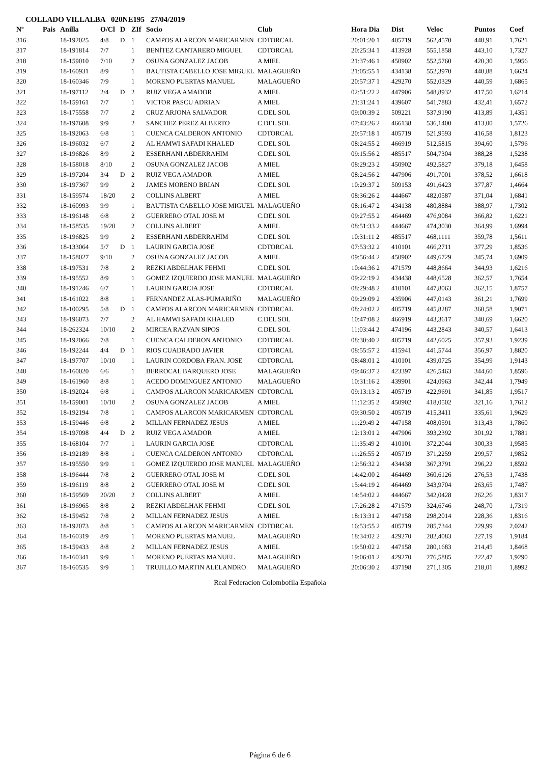COLLADO VILLALBA 020NE195 27/04/2019
| Nº | Pais | Anilla | O/Cl | D | ZIf | Socio | Club | Hora Dia | Dist | Veloc | Puntos | Coef |
| --- | --- | --- | --- | --- | --- | --- | --- | --- | --- | --- | --- | --- |
| 316 | | 18-192025 | 4/8 | D | 1 | CAMPOS ALARCON MARICARMEN | CDTORCAL | 20:01:20 1 | 405719 | 562,4570 | 448,91 | 1,7621 |
| 317 | | 18-191814 | 7/7 | | 1 | BENÍTEZ CANTARERO MIGUEL | CDTORCAL | 20:25:34 1 | 413928 | 555,1858 | 443,10 | 1,7327 |
| 318 | | 18-159010 | 7/10 | | 2 | OSUNA GONZALEZ JACOB | A MIEL | 21:37:46 1 | 450902 | 552,5760 | 420,30 | 1,5956 |
| 319 | | 18-160931 | 8/9 | | 1 | BAUTISTA CABELLO JOSE MIGUEL | MALAGUEÑO | 21:05:55 1 | 434138 | 552,3970 | 440,88 | 1,6624 |
| 320 | | 18-160346 | 7/9 | | 1 | MORENO PUERTAS MANUEL | MALAGUEÑO | 20:57:37 1 | 429270 | 552,0329 | 440,59 | 1,6865 |
| 321 | | 18-197112 | 2/4 | D | 2 | RUIZ VEGA AMADOR | A MIEL | 02:51:22 2 | 447906 | 548,8932 | 417,50 | 1,6214 |
| 322 | | 18-159161 | 7/7 | | 1 | VICTOR PASCU ADRIAN | A MIEL | 21:31:24 1 | 439607 | 541,7883 | 432,41 | 1,6572 |
| 323 | | 18-175558 | 7/7 | | 2 | CRUZ ARJONA SALVADOR | C.DEL SOL | 09:00:39 2 | 509221 | 537,9190 | 413,89 | 1,4351 |
| 324 | | 18-197608 | 9/9 | | 2 | SANCHEZ PEREZ ALBERTO | C.DEL SOL | 07:43:26 2 | 466138 | 536,1400 | 413,00 | 1,5726 |
| 325 | | 18-192063 | 6/8 | | 1 | CUENCA CALDERON ANTONIO | CDTORCAL | 20:57:18 1 | 405719 | 521,9593 | 416,58 | 1,8123 |
| 326 | | 18-196032 | 6/7 | | 2 | AL HAMWI SAFADI KHALED | C.DEL SOL | 08:24:55 2 | 466919 | 512,5815 | 394,60 | 1,5796 |
| 327 | | 18-196826 | 8/9 | | 2 | ESSERHANI ABDERRAHIM | C.DEL SOL | 09:15:56 2 | 485517 | 504,7304 | 388,28 | 1,5238 |
| 328 | | 18-158018 | 8/10 | | 2 | OSUNA GONZALEZ JACOB | A MIEL | 08:29:23 2 | 450902 | 492,5827 | 379,18 | 1,6458 |
| 329 | | 18-197204 | 3/4 | D | 2 | RUIZ VEGA AMADOR | A MIEL | 08:24:56 2 | 447906 | 491,7001 | 378,52 | 1,6618 |
| 330 | | 18-197367 | 9/9 | | 2 | JAMES MORENO BRIAN | C.DEL SOL | 10:29:37 2 | 509153 | 491,6423 | 377,87 | 1,4664 |
| 331 | | 18-159574 | 18/20 | | 2 | COLLINS ALBERT | A MIEL | 08:36:26 2 | 444667 | 482,0587 | 371,04 | 1,6841 |
| 332 | | 18-160993 | 9/9 | | 1 | BAUTISTA CABELLO JOSE MIGUEL | MALAGUEÑO | 08:16:47 2 | 434138 | 480,8884 | 388,97 | 1,7302 |
| 333 | | 18-196148 | 6/8 | | 2 | GUERRERO OTAL JOSE M | C.DEL SOL | 09:27:55 2 | 464469 | 476,9084 | 366,82 | 1,6221 |
| 334 | | 18-158535 | 19/20 | | 2 | COLLINS ALBERT | A MIEL | 08:51:33 2 | 444667 | 474,3030 | 364,99 | 1,6994 |
| 335 | | 18-196825 | 9/9 | | 2 | ESSERHANI ABDERRAHIM | C.DEL SOL | 10:31:11 2 | 485517 | 468,1111 | 359,78 | 1,5611 |
| 336 | | 18-133064 | 5/7 | D | 1 | LAURIN GARCIA JOSE | CDTORCAL | 07:53:32 2 | 410101 | 466,2711 | 377,29 | 1,8536 |
| 337 | | 18-158027 | 9/10 | | 2 | OSUNA GONZALEZ JACOB | A MIEL | 09:56:44 2 | 450902 | 449,6729 | 345,74 | 1,6909 |
| 338 | | 18-197531 | 7/8 | | 2 | REZKI ABDELHAK FEHMI | C.DEL SOL | 10:44:36 2 | 471579 | 448,8664 | 344,93 | 1,6216 |
| 339 | | 18-195552 | 8/9 | | 1 | GOMEZ IZQUIERDO JOSE MANUEL | MALAGUEÑO | 09:22:19 2 | 434438 | 448,6528 | 362,57 | 1,7654 |
| 340 | | 18-191246 | 6/7 | | 1 | LAURIN GARCIA JOSE | CDTORCAL | 08:29:48 2 | 410101 | 447,8063 | 362,15 | 1,8757 |
| 341 | | 18-161022 | 8/8 | | 1 | FERNANDEZ ALAS-PUMARIÑO | MALAGUEÑO | 09:29:09 2 | 435906 | 447,0143 | 361,21 | 1,7699 |
| 342 | | 18-100295 | 5/8 | D | 1 | CAMPOS ALARCON MARICARMEN | CDTORCAL | 08:24:02 2 | 405719 | 445,8287 | 360,58 | 1,9071 |
| 343 | | 18-196073 | 7/7 | | 2 | AL HAMWI SAFADI KHALED | C.DEL SOL | 10:47:08 2 | 466919 | 443,3617 | 340,69 | 1,6620 |
| 344 | | 18-262324 | 10/10 | | 2 | MIRCEA RAZVAN SIPOS | C.DEL SOL | 11:03:44 2 | 474196 | 443,2843 | 340,57 | 1,6413 |
| 345 | | 18-192066 | 7/8 | | 1 | CUENCA CALDERON ANTONIO | CDTORCAL | 08:30:40 2 | 405719 | 442,6025 | 357,93 | 1,9239 |
| 346 | | 18-192244 | 4/4 | D | 1 | RIOS CUADRADO JAVIER | CDTORCAL | 08:55:57 2 | 415941 | 441,5744 | 356,97 | 1,8820 |
| 347 | | 18-197707 | 10/10 | | 1 | LAURIN CORDOBA FRAN. JOSE | CDTORCAL | 08:48:01 2 | 410101 | 439,0725 | 354,99 | 1,9143 |
| 348 | | 18-160020 | 6/6 | | 1 | BERROCAL BARQUERO JOSE | MALAGUEÑO | 09:46:37 2 | 423397 | 426,5463 | 344,60 | 1,8596 |
| 349 | | 18-161960 | 8/8 | | 1 | ACEDO DOMINGUEZ ANTONIO | MALAGUEÑO | 10:31:16 2 | 439901 | 424,0963 | 342,44 | 1,7949 |
| 350 | | 18-192024 | 6/8 | | 1 | CAMPOS ALARCON MARICARMEN | CDTORCAL | 09:13:13 2 | 405719 | 422,9691 | 341,85 | 1,9517 |
| 351 | | 18-159001 | 10/10 | | 2 | OSUNA GONZALEZ JACOB | A MIEL | 11:12:35 2 | 450902 | 418,0502 | 321,16 | 1,7612 |
| 352 | | 18-192194 | 7/8 | | 1 | CAMPOS ALARCON MARICARMEN | CDTORCAL | 09:30:50 2 | 405719 | 415,3411 | 335,61 | 1,9629 |
| 353 | | 18-159446 | 6/8 | | 2 | MILLAN FERNADEZ JESUS | A MIEL | 11:29:49 2 | 447158 | 408,0591 | 313,43 | 1,7860 |
| 354 | | 18-197098 | 4/4 | D | 2 | RUIZ VEGA AMADOR | A MIEL | 12:13:01 2 | 447906 | 393,2392 | 301,92 | 1,7881 |
| 355 | | 18-168104 | 7/7 | | 1 | LAURIN GARCIA JOSE | CDTORCAL | 11:35:49 2 | 410101 | 372,2044 | 300,33 | 1,9585 |
| 356 | | 18-192189 | 8/8 | | 1 | CUENCA CALDERON ANTONIO | CDTORCAL | 11:26:55 2 | 405719 | 371,2259 | 299,57 | 1,9852 |
| 357 | | 18-195550 | 9/9 | | 1 | GOMEZ IZQUIERDO JOSE MANUEL | MALAGUEÑO | 12:56:32 2 | 434438 | 367,3791 | 296,22 | 1,8592 |
| 358 | | 18-196444 | 7/8 | | 2 | GUERRERO OTAL JOSE M | C.DEL SOL | 14:42:00 2 | 464469 | 360,6126 | 276,53 | 1,7438 |
| 359 | | 18-196119 | 8/8 | | 2 | GUERRERO OTAL JOSE M | C.DEL SOL | 15:44:19 2 | 464469 | 343,9704 | 263,65 | 1,7487 |
| 360 | | 18-159569 | 20/20 | | 2 | COLLINS ALBERT | A MIEL | 14:54:02 2 | 444667 | 342,0428 | 262,26 | 1,8317 |
| 361 | | 18-196965 | 8/8 | | 2 | REZKI ABDELHAK FEHMI | C.DEL SOL | 17:26:28 2 | 471579 | 324,6746 | 248,70 | 1,7319 |
| 362 | | 18-159452 | 7/8 | | 2 | MILLAN FERNADEZ JESUS | A MIEL | 18:13:31 2 | 447158 | 298,2014 | 228,36 | 1,8316 |
| 363 | | 18-192073 | 8/8 | | 1 | CAMPOS ALARCON MARICARMEN | CDTORCAL | 16:53:55 2 | 405719 | 285,7344 | 229,99 | 2,0242 |
| 364 | | 18-160319 | 8/9 | | 1 | MORENO PUERTAS MANUEL | MALAGUEÑO | 18:34:02 2 | 429270 | 282,4083 | 227,19 | 1,9184 |
| 365 | | 18-159433 | 8/8 | | 2 | MILLAN FERNADEZ JESUS | A MIEL | 19:50:02 2 | 447158 | 280,1683 | 214,45 | 1,8468 |
| 366 | | 18-160341 | 9/9 | | 1 | MORENO PUERTAS MANUEL | MALAGUEÑO | 19:06:01 2 | 429270 | 276,5885 | 222,47 | 1,9290 |
| 367 | | 18-160535 | 9/9 | | 1 | TRUJILLO MARTIN ALELANDRO | MALAGUEÑO | 20:06:30 2 | 437198 | 271,1305 | 218,01 | 1,8992 |
Real Federacion Colombofila Española
Página 6 de 6